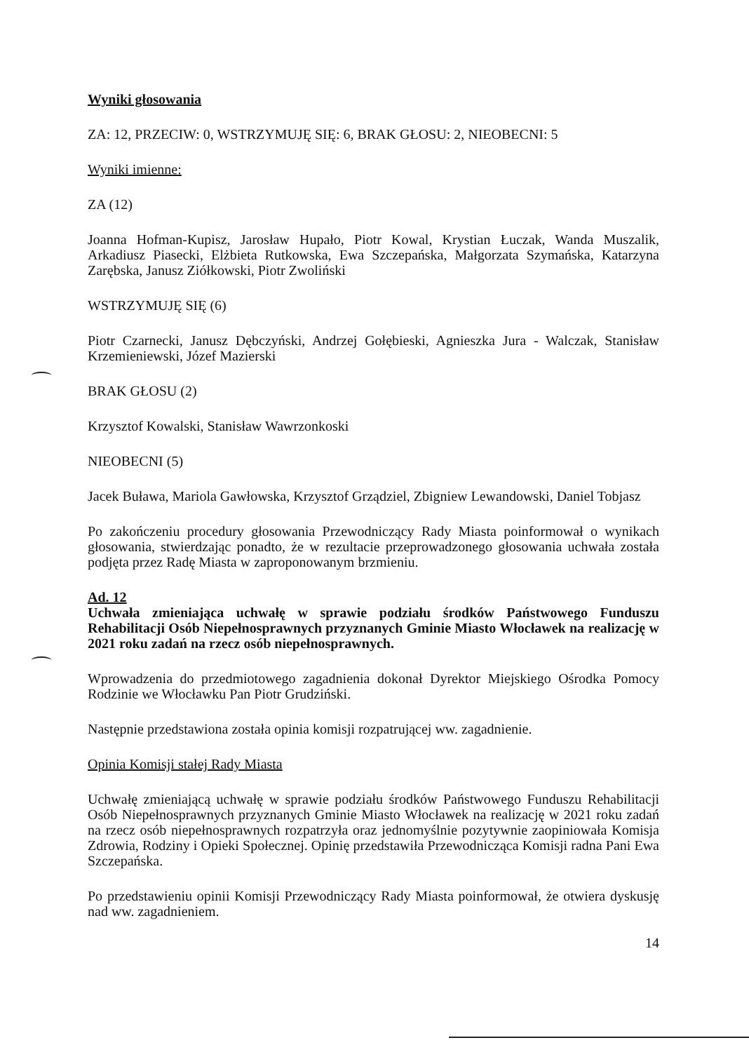Wyniki głosowania
ZA: 12, PRZECIW: 0, WSTRZYMUJĘ SIĘ: 6, BRAK GŁOSU: 2, NIEOBECNI: 5
Wyniki imienne:
ZA (12)
Joanna Hofman-Kupisz, Jarosław Hupało, Piotr Kowal, Krystian Łuczak, Wanda Muszalik, Arkadiusz Piasecki, Elżbieta Rutkowska, Ewa Szczepańska, Małgorzata Szymańska, Katarzyna Zarębska, Janusz Ziółkowski, Piotr Zwoliński
WSTRZYMUJĘ SIĘ (6)
Piotr Czarnecki, Janusz Dębczyński, Andrzej Gołębieski, Agnieszka Jura - Walczak, Stanisław Krzemieniewski, Józef Mazierski
BRAK GŁOSU (2)
Krzysztof Kowalski, Stanisław Wawrzonkoski
NIEOBECNI (5)
Jacek Buława, Mariola Gawłowska, Krzysztof Grządziel, Zbigniew Lewandowski, Daniel Tobjasz
Po zakończeniu procedury głosowania Przewodniczący Rady Miasta poinformował o wynikach głosowania, stwierdzając ponadto, że w rezultacie przeprowadzonego głosowania uchwała została podjęta przez Radę Miasta w zaproponowanym brzmieniu.
Ad. 12
Uchwała zmieniająca uchwałę w sprawie podziału środków Państwowego Funduszu Rehabilitacji Osób Niepełnosprawnych przyznanych Gminie Miasto Włocławek na realizację w 2021 roku zadań na rzecz osób niepełnosprawnych.
Wprowadzenia do przedmiotowego zagadnienia dokonał Dyrektor Miejskiego Ośrodka Pomocy Rodzinie we Włocławku Pan Piotr Grudziński.
Następnie przedstawiona została opinia komisji rozpatrującej ww. zagadnienie.
Opinia Komisji stałej Rady Miasta
Uchwałę zmieniającą uchwałę w sprawie podziału środków Państwowego Funduszu Rehabilitacji Osób Niepełnosprawnych przyznanych Gminie Miasto Włocławek na realizację w 2021 roku zadań na rzecz osób niepełnosprawnych rozpatrzyła oraz jednomyślnie pozytywnie zaopiniowała Komisja Zdrowia, Rodziny i Opieki Społecznej. Opinię przedstawiła Przewodnicząca Komisji radna Pani Ewa Szczepańska.
Po przedstawieniu opinii Komisji Przewodniczący Rady Miasta poinformował, że otwiera dyskusję nad ww. zagadnieniem.
14